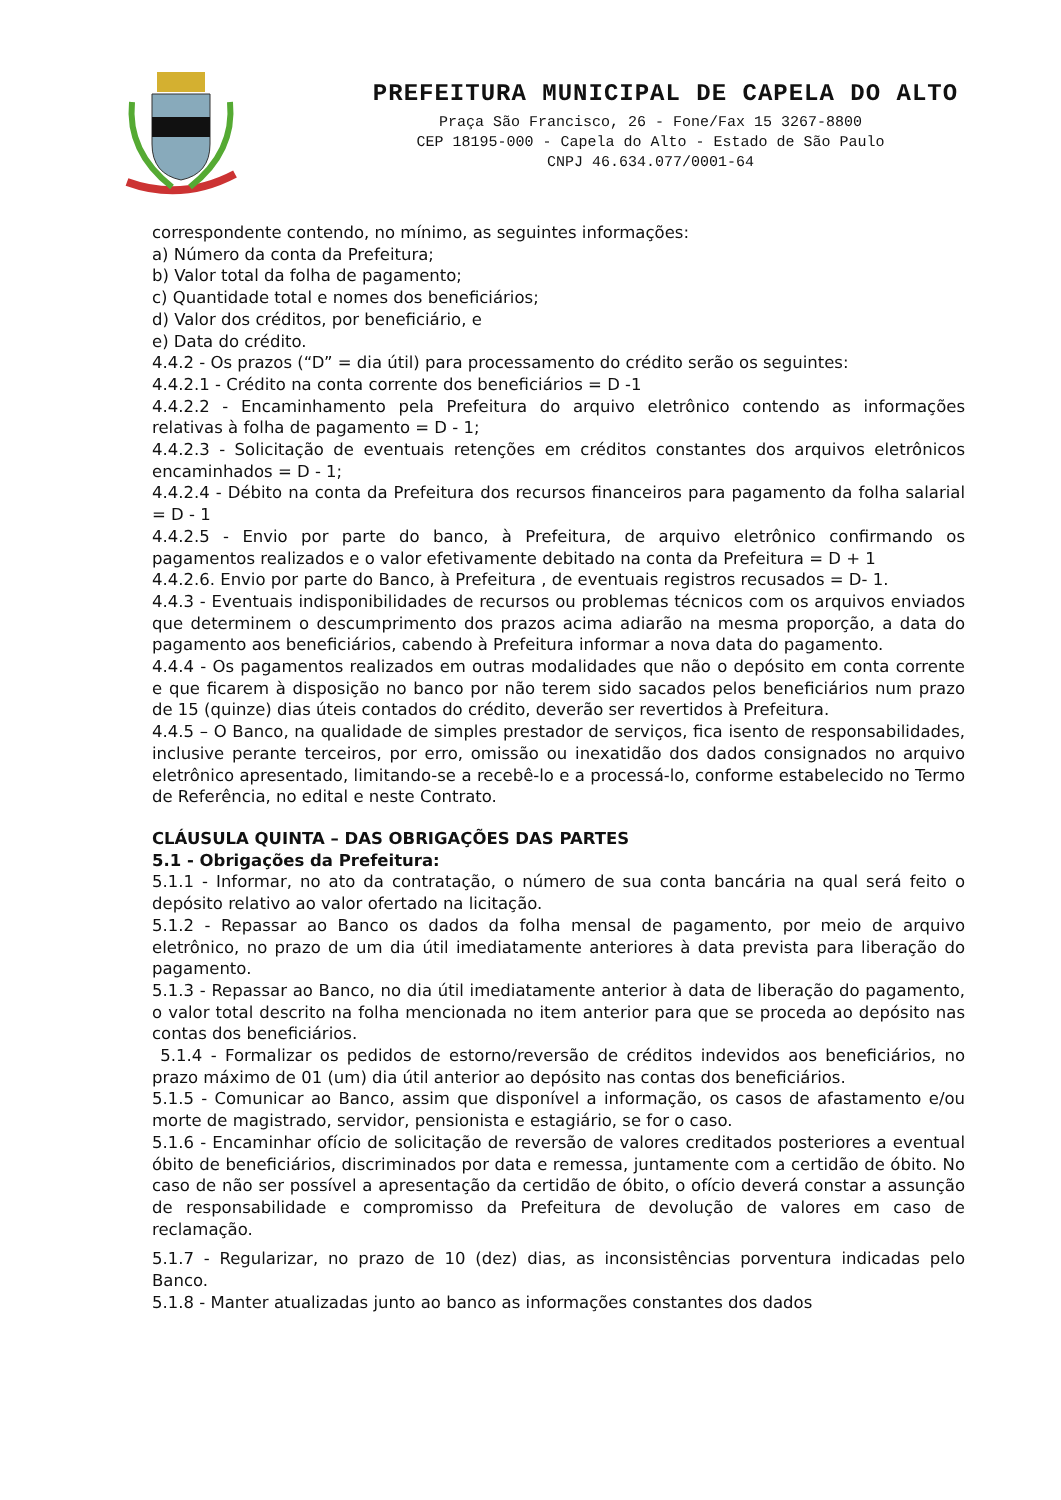PREFEITURA MUNICIPAL DE CAPELA DO ALTO
Praça São Francisco, 26 - Fone/Fax 15 3267-8800
CEP 18195-000 - Capela do Alto - Estado de São Paulo
CNPJ 46.634.077/0001-64
correspondente contendo, no mínimo, as seguintes informações:
a) Número da conta da Prefeitura;
b) Valor total da folha de pagamento;
c) Quantidade total e nomes dos beneficiários;
d) Valor dos créditos, por beneficiário, e
e) Data do crédito.
4.4.2 - Os prazos (“D” = dia útil) para processamento do crédito serão os seguintes:
4.4.2.1 - Crédito na conta corrente dos beneficiários = D -1
4.4.2.2 - Encaminhamento pela Prefeitura do arquivo eletrônico contendo as informações relativas à folha de pagamento = D - 1;
4.4.2.3 - Solicitação de eventuais retenções em créditos constantes dos arquivos eletrônicos encaminhados = D - 1;
4.4.2.4 - Débito na conta da Prefeitura dos recursos financeiros para pagamento da folha salarial = D - 1
4.4.2.5 - Envio por parte do banco, à Prefeitura, de arquivo eletrônico confirmando os pagamentos realizados e o valor efetivamente debitado na conta da Prefeitura = D + 1
4.4.2.6. Envio por parte do Banco, à Prefeitura , de eventuais registros recusados = D- 1.
4.4.3 - Eventuais indisponibilidades de recursos ou problemas técnicos com os arquivos enviados que determinem o descumprimento dos prazos acima adiarão na mesma proporção, a data do pagamento aos beneficiários, cabendo à Prefeitura informar a nova data do pagamento.
4.4.4 - Os pagamentos realizados em outras modalidades que não o depósito em conta corrente e que ficarem à disposição no banco por não terem sido sacados pelos beneficiários num prazo de 15 (quinze) dias úteis contados do crédito, deverão ser revertidos à Prefeitura.
4.4.5 – O Banco, na qualidade de simples prestador de serviços, fica isento de responsabilidades, inclusive perante terceiros, por erro, omissão ou inexatidão dos dados consignados no arquivo eletrônico apresentado, limitando-se a recebê-lo e a processá-lo, conforme estabelecido no Termo de Referência, no edital e neste Contrato.
CLÁUSULA QUINTA – DAS OBRIGAÇÕES DAS PARTES
5.1 - Obrigações da Prefeitura:
5.1.1 - Informar, no ato da contratação, o número de sua conta bancária na qual será feito o depósito relativo ao valor ofertado na licitação.
5.1.2 - Repassar ao Banco os dados da folha mensal de pagamento, por meio de arquivo eletrônico, no prazo de um dia útil imediatamente anteriores à data prevista para liberação do pagamento.
5.1.3 - Repassar ao Banco, no dia útil imediatamente anterior à data de liberação do pagamento, o valor total descrito na folha mencionada no item anterior para que se proceda ao depósito nas contas dos beneficiários.
5.1.4 - Formalizar os pedidos de estorno/reversão de créditos indevidos aos beneficiários, no prazo máximo de 01 (um) dia útil anterior ao depósito nas contas dos beneficiários.
5.1.5 - Comunicar ao Banco, assim que disponível a informação, os casos de afastamento e/ou morte de magistrado, servidor, pensionista e estagiário, se for o caso.
5.1.6 - Encaminhar ofício de solicitação de reversão de valores creditados posteriores a eventual óbito de beneficiários, discriminados por data e remessa, juntamente com a certidão de óbito. No caso de não ser possível a apresentação da certidão de óbito, o ofício deverá constar a assunção de responsabilidade e compromisso da Prefeitura de devolução de valores em caso de reclamação.
5.1.7 - Regularizar, no prazo de 10 (dez) dias, as inconsistências porventura indicadas pelo Banco.
5.1.8 - Manter atualizadas junto ao banco as informações constantes dos dados